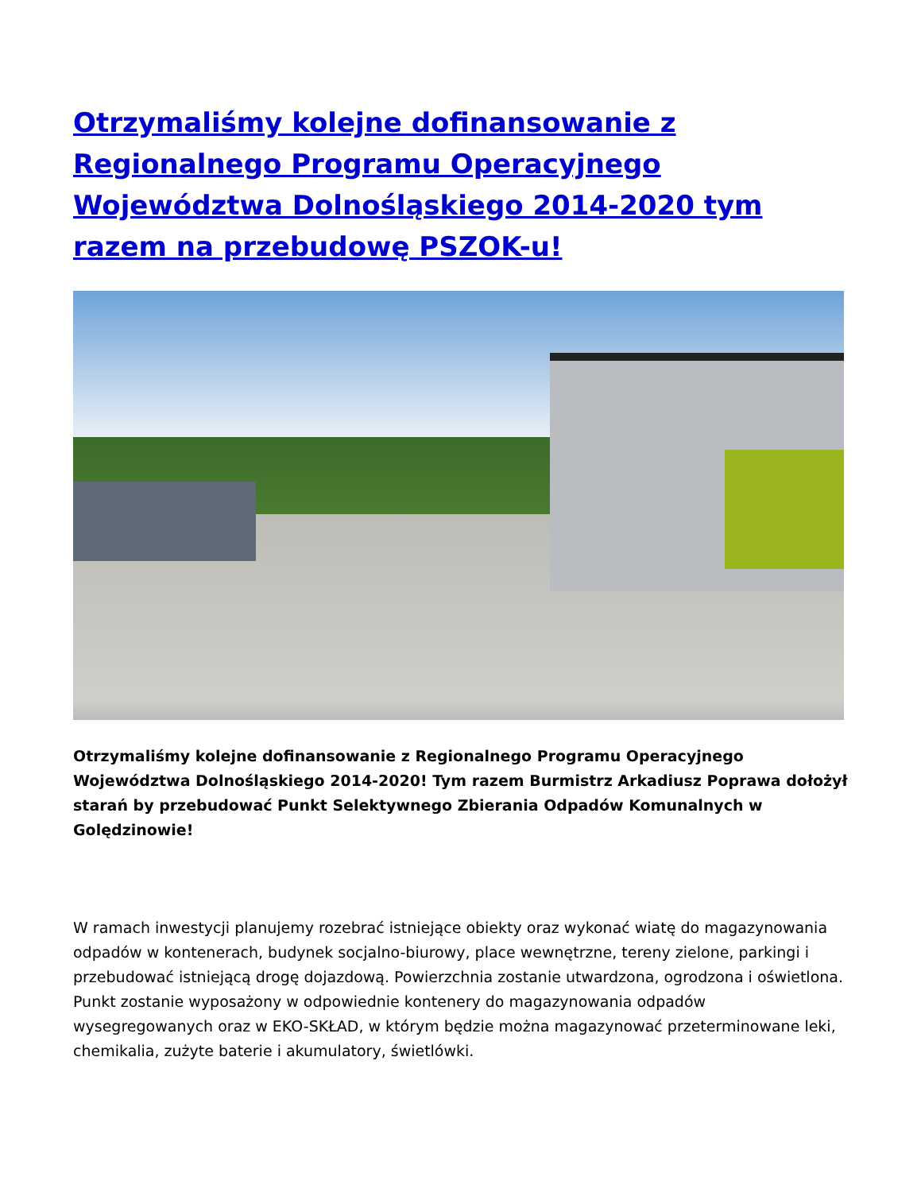Otrzymaliśmy kolejne dofinansowanie z Regionalnego Programu Operacyjnego Województwa Dolnośląskiego 2014-2020 tym razem na przebudowę PSZOK-u!
Otrzymaliśmy kolejne dofinansowanie z Regionalnego Programu Operacyjnego Województwa Dolnośląskiego 2014-2020! Tym razem Burmistrz Arkadiusz Poprawa dołożył starań by przebudować Punkt Selektywnego Zbierania Odpadów Komunalnych w Golędzinowie!
W ramach inwestycji planujemy rozebrać istniejące obiekty oraz wykonać wiatę do magazynowania odpadów w kontenerach, budynek socjalno-biurowy, place wewnętrzne, tereny zielone, parkingi i przebudować istniejącą drogę dojazdową. Powierzchnia zostanie utwardzona, ogrodzona i oświetlona. Punkt zostanie wyposażony w odpowiednie kontenery do magazynowania odpadów wysegregowanych oraz w EKO-SKŁAD, w którym będzie można magazynować przeterminowane leki, chemikalia, zużyte baterie i akumulatory, świetlówki.